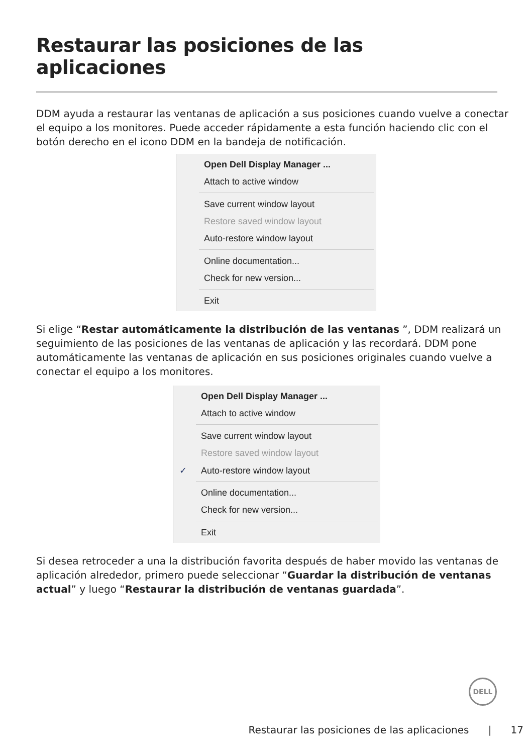Restaurar las posiciones de las aplicaciones
DDM ayuda a restaurar las ventanas de aplicación a sus posiciones cuando vuelve a conectar el equipo a los monitores. Puede acceder rápidamente a esta función haciendo clic con el botón derecho en el icono DDM en la bandeja de notificación.
Open Dell Display Manager ...
Attach to active window
Save current window layout
Restore saved window layout
Auto-restore window layout
Online documentation...
Check for new version...
Exit
Si elige “Restar automáticamente la distribución de las ventanas ”, DDM realizará un seguimiento de las posiciones de las ventanas de aplicación y las recordará. DDM pone automáticamente las ventanas de aplicación en sus posiciones originales cuando vuelve a conectar el equipo a los monitores.
Open Dell Display Manager ...
Attach to active window
Save current window layout
Restore saved window layout
✓ Auto-restore window layout
Online documentation...
Check for new version...
Exit
Si desea retroceder a una la distribución favorita después de haber movido las ventanas de aplicación alrededor, primero puede seleccionar “Guardar la distribución de ventanas actual” y luego “Restaurar la distribución de ventanas guardada”.
DELL
Restaurar las posiciones de las aplicaciones | 17